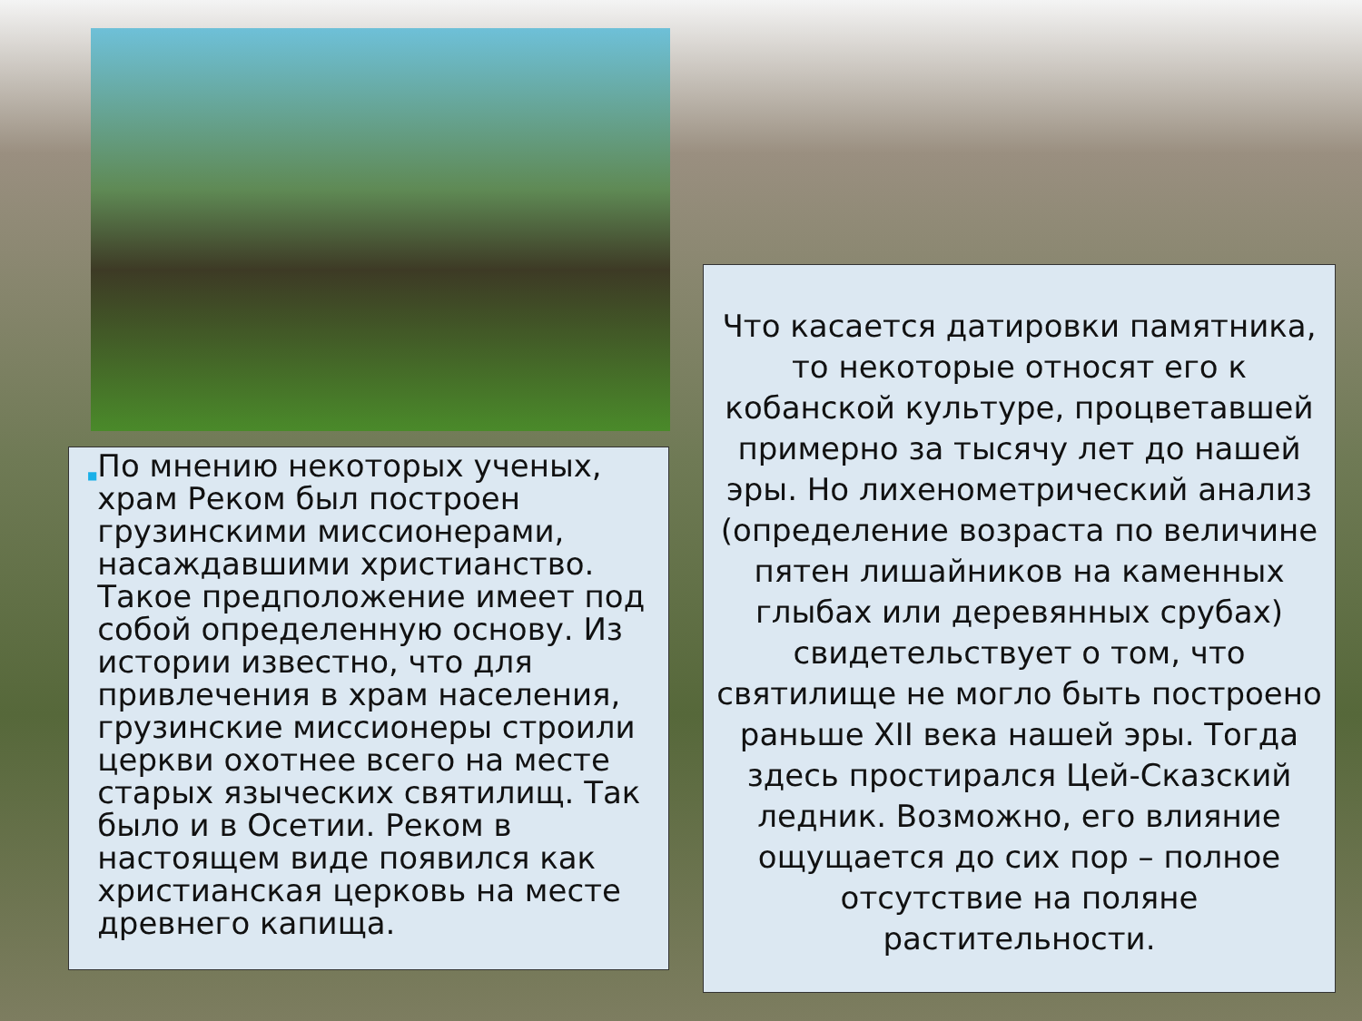■
По мнению некоторых ученых, храм Реком был построен грузинскими миссионерами, насаждавшими христианство. Такое предположение имеет под собой определенную основу. Из истории известно, что для привлечения в храм населения, грузинские миссионеры строили церкви охотнее всего на месте старых языческих святилищ. Так было и в Осетии. Реком в настоящем виде появился как христианская церковь на месте древнего капища.
Что касается датировки памятника, то некоторые относят его к кобанской культуре, процветавшей примерно за тысячу лет до нашей эры. Но лихенометрический анализ (определение возраста по величине пятен лишайников на каменных глыбах или деревянных срубах) свидетельствует о том, что святилище не могло быть построено раньше XII века нашей эры. Тогда здесь простирался Цей-Сказский ледник. Возможно, его влияние ощущается до сих пор – полное отсутствие на поляне растительности.